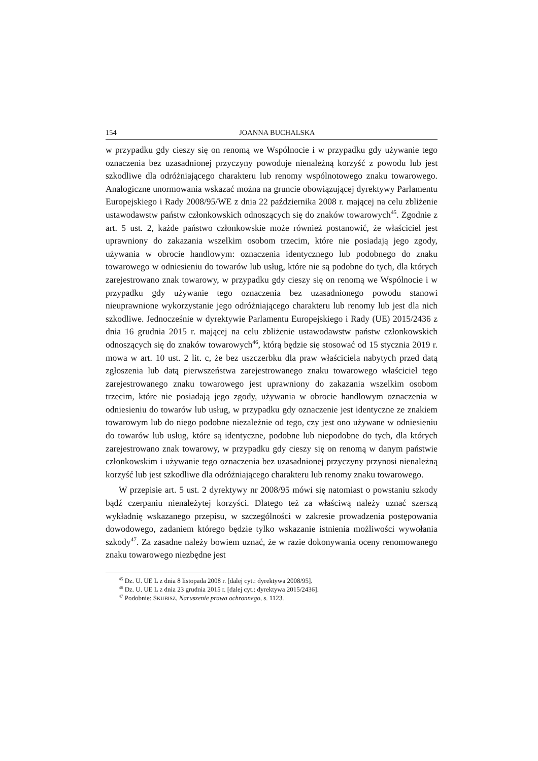154 JOANNA BUCHALSKA
w przypadku gdy cieszy się on renomą we Wspólnocie i w przypadku gdy używanie tego oznaczenia bez uzasadnionej przyczyny powoduje nienależną korzyść z powodu lub jest szkodliwe dla odróżniającego charakteru lub renomy wspólnotowego znaku towarowego. Analogiczne unormowania wskazać można na gruncie obowiązującej dyrektywy Parlamentu Europejskiego i Rady 2008/95/WE z dnia 22 października 2008 r. mającej na celu zbliżenie ustawodawstw państw członkowskich odnoszących się do znaków towarowych<sup>45</sup>. Zgodnie z art. 5 ust. 2, każde państwo członkowskie może również postanowić, że właściciel jest uprawniony do zakazania wszelkim osobom trzecim, które nie posiadają jego zgody, używania w obrocie handlowym: oznaczenia identycznego lub podobnego do znaku towarowego w odniesieniu do towarów lub usług, które nie są podobne do tych, dla których zarejestrowano znak towarowy, w przypadku gdy cieszy się on renomą we Wspólnocie i w przypadku gdy używanie tego oznaczenia bez uzasadnionego powodu stanowi nieuprawnione wykorzystanie jego odróżniającego charakteru lub renomy lub jest dla nich szkodliwe. Jednocześnie w dyrektywie Parlamentu Europejskiego i Rady (UE) 2015/2436 z dnia 16 grudnia 2015 r. mającej na celu zbliżenie ustawodawstw państw członkowskich odnoszących się do znaków towarowych<sup>46</sup>, którą będzie się stosować od 15 stycznia 2019 r. mowa w art. 10 ust. 2 lit. c, że bez uszczerbku dla praw właściciela nabytych przed datą zgłoszenia lub datą pierwszeństwa zarejestrowanego znaku towarowego właściciel tego zarejestrowanego znaku towarowego jest uprawniony do zakazania wszelkim osobom trzecim, które nie posiadają jego zgody, używania w obrocie handlowym oznaczenia w odniesieniu do towarów lub usług, w przypadku gdy oznaczenie jest identyczne ze znakiem towarowym lub do niego podobne niezależnie od tego, czy jest ono używane w odniesieniu do towarów lub usług, które są identyczne, podobne lub niepodobne do tych, dla których zarejestrowano znak towarowy, w przypadku gdy cieszy się on renomą w danym państwie członkowskim i używanie tego oznaczenia bez uzasadnionej przyczyny przynosi nienależną korzyść lub jest szkodliwe dla odróżniającego charakteru lub renomy znaku towarowego.
W przepisie art. 5 ust. 2 dyrektywy nr 2008/95 mówi się natomiast o powstaniu szkody bądź czerpaniu nienależytej korzyści. Dlatego też za właściwą należy uznać szerszą wykładnię wskazanego przepisu, w szczególności w zakresie prowadzenia postępowania dowodowego, zadaniem którego będzie tylko wskazanie istnienia możliwości wywołania szkody<sup>47</sup>. Za zasadne należy bowiem uznać, że w razie dokonywania oceny renomowanego znaku towarowego niezbędne jest
<sup>45</sup> Dz. U. UE L z dnia 8 listopada 2008 r. [dalej cyt.: dyrektywa 2008/95].
<sup>46</sup> Dz. U. UE L z dnia 23 grudnia 2015 r. [dalej cyt.: dyrektywa 2015/2436].
<sup>47</sup> Podobnie: SKUBISZ, Naruszenie prawa ochronnego, s. 1123.